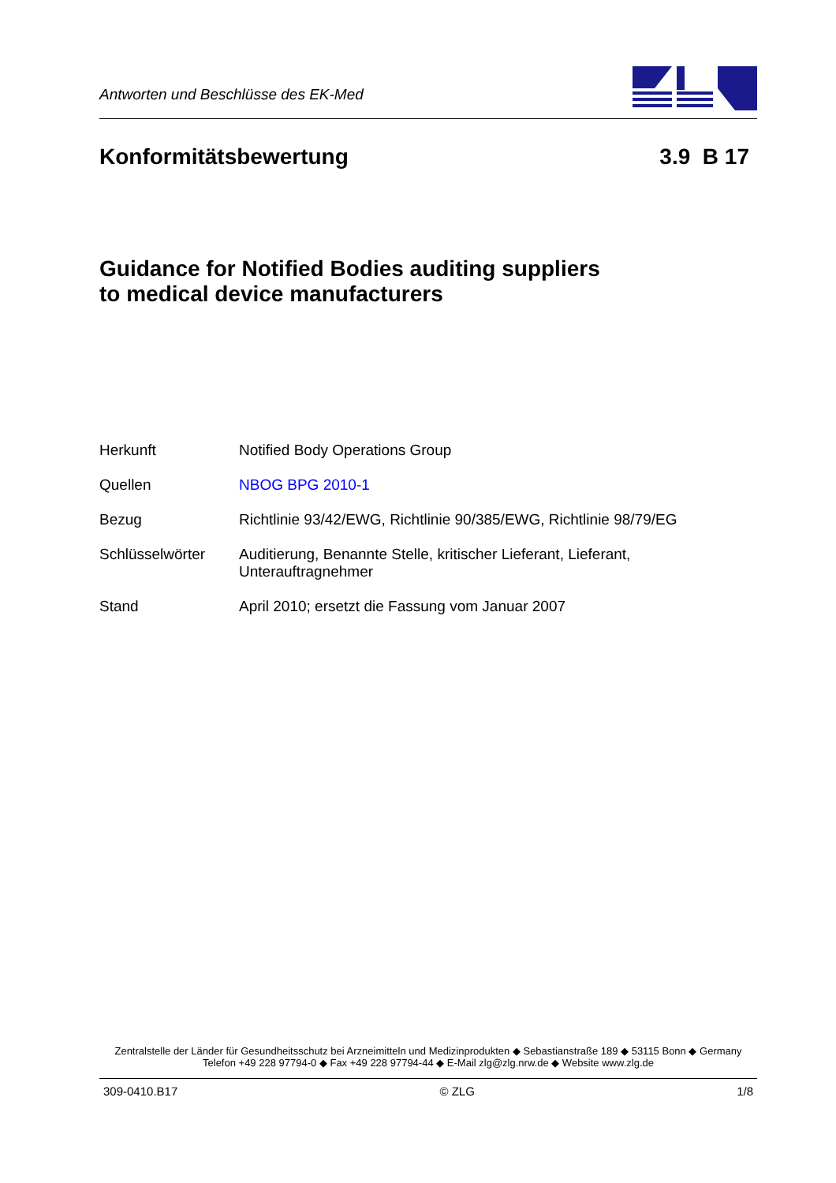Antworten und Beschlüsse des EK-Med
Konformitätsbewertung 3.9 B 17
Guidance for Notified Bodies auditing suppliers
to medical device manufacturers
| Herkunft | Notified Body Operations Group |
| Quellen | NBOG BPG 2010-1 |
| Bezug | Richtlinie 93/42/EWG, Richtlinie 90/385/EWG, Richtlinie 98/79/EG |
| Schlüsselwörter | Auditierung, Benannte Stelle, kritischer Lieferant, Lieferant, Unterauftragnehmer |
| Stand | April 2010; ersetzt die Fassung vom Januar 2007 |
Zentralstelle der Länder für Gesundheitsschutz bei Arzneimitteln und Medizinprodukten ◆ Sebastianstraße 189 ◆ 53115 Bonn ◆ Germany
Telefon +49 228 97794-0 ◆ Fax +49 228 97794-44 ◆ E-Mail zlg@zlg.nrw.de ◆ Website www.zlg.de
309-0410.B17 © ZLG 1/8